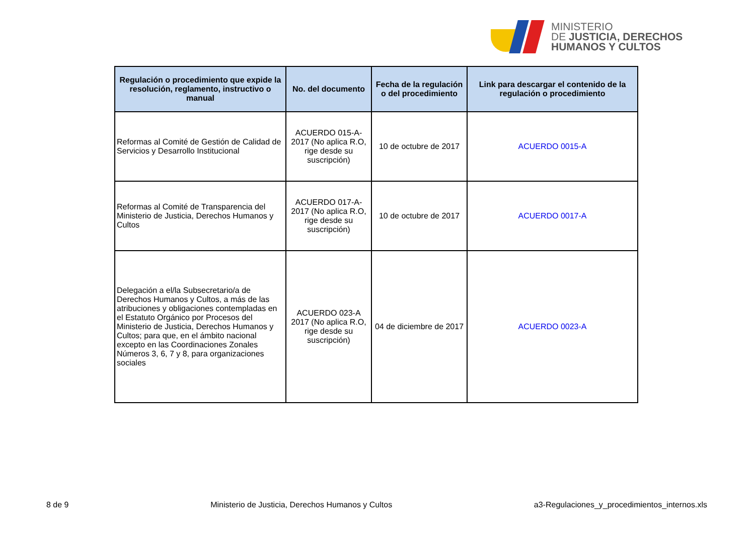MINISTERIO
DE JUSTICIA, DERECHOS
HUMANOS Y CULTOS
| Regulación o procedimiento que expide la resolución, reglamento, instructivo o manual | No. del documento | Fecha de la regulación o del procedimiento | Link para descargar el contenido de la regulación o procedimiento |
| --- | --- | --- | --- |
| Reformas al Comité de Gestión de Calidad de Servicios y Desarrollo Institucional | ACUERDO 015-A-2017 (No aplica R.O, rige desde su suscripción) | 10 de octubre de 2017 | ACUERDO 0015-A |
| Reformas al Comité de Transparencia del Ministerio de Justicia, Derechos Humanos y Cultos | ACUERDO 017-A-2017 (No aplica R.O, rige desde su suscripción) | 10 de octubre de 2017 | ACUERDO 0017-A |
| Delegación a el/la Subsecretario/a de Derechos Humanos y Cultos, a más de las atribuciones y obligaciones contempladas en el Estatuto Orgánico por Procesos del Ministerio de Justicia, Derechos Humanos y Cultos; para que, en el ámbito nacional excepto en las Coordinaciones Zonales Números 3, 6, 7 y 8, para organizaciones sociales | ACUERDO 023-A 2017 (No aplica R.O, rige desde su suscripción) | 04 de diciembre de 2017 | ACUERDO 0023-A |
8 de 9 Ministerio de Justicia, Derechos Humanos y Cultos a3-Regulaciones_y_procedimientos_internos.xls